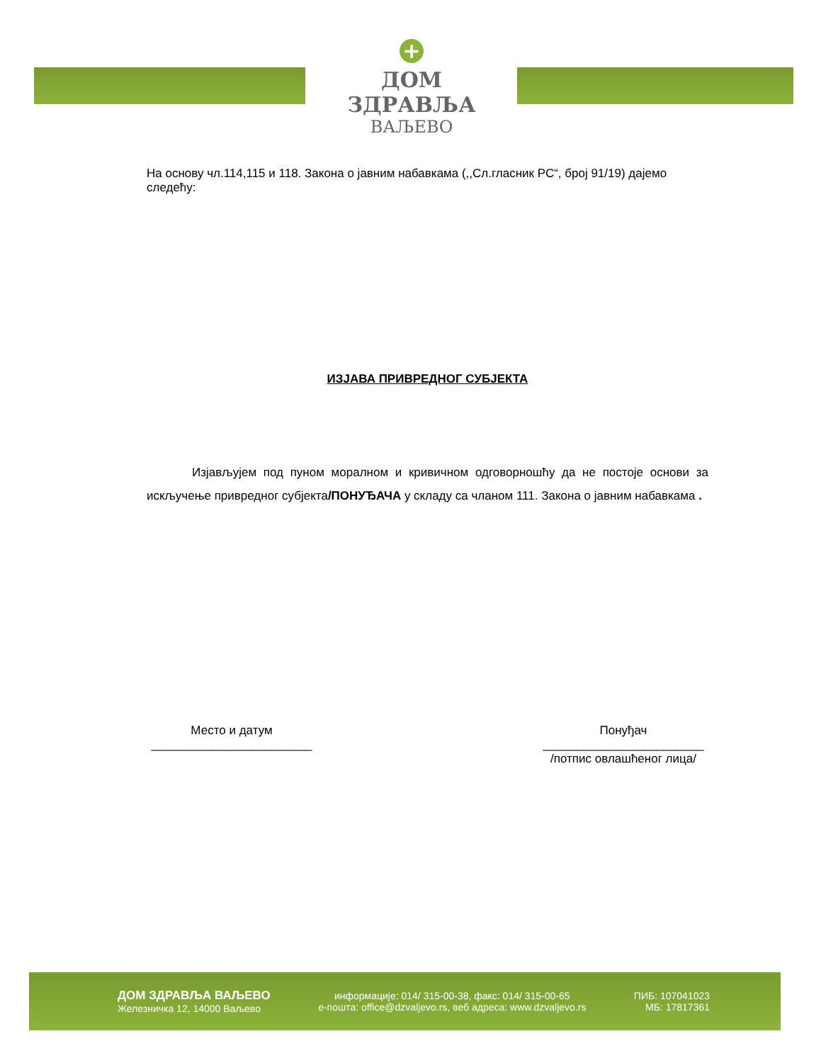+
ДОМ ЗДРАВЉА
ВАЉЕВО
На основу чл.114,115 и 118. Закона о јавним набавкама (,,Сл.гласник РС“, број 91/19) дајемо следећу:
ИЗЈАВА ПРИВРЕДНОГ СУБЈЕКТА
Изјављујем под пуном моралном и кривичном одговорношћу да не постоје основи за искључење привредног субјекта/ПОНУЂАЧА у складу са чланом 111. Закона о јавним набавкама .
Место и датум
________________________
Понуђач
________________________
/потпис овлашћеног лица/
ДОМ ЗДРАВЉА ВАЉЕВО
Железничка 12, 14000 Ваљево
информације: 014/ 315-00-38, факс: 014/ 315-00-65
е-пошта: office@dzvaljevo.rs, веб адреса: www.dzvaljevo.rs
ПИБ: 107041023
МБ: 17817361